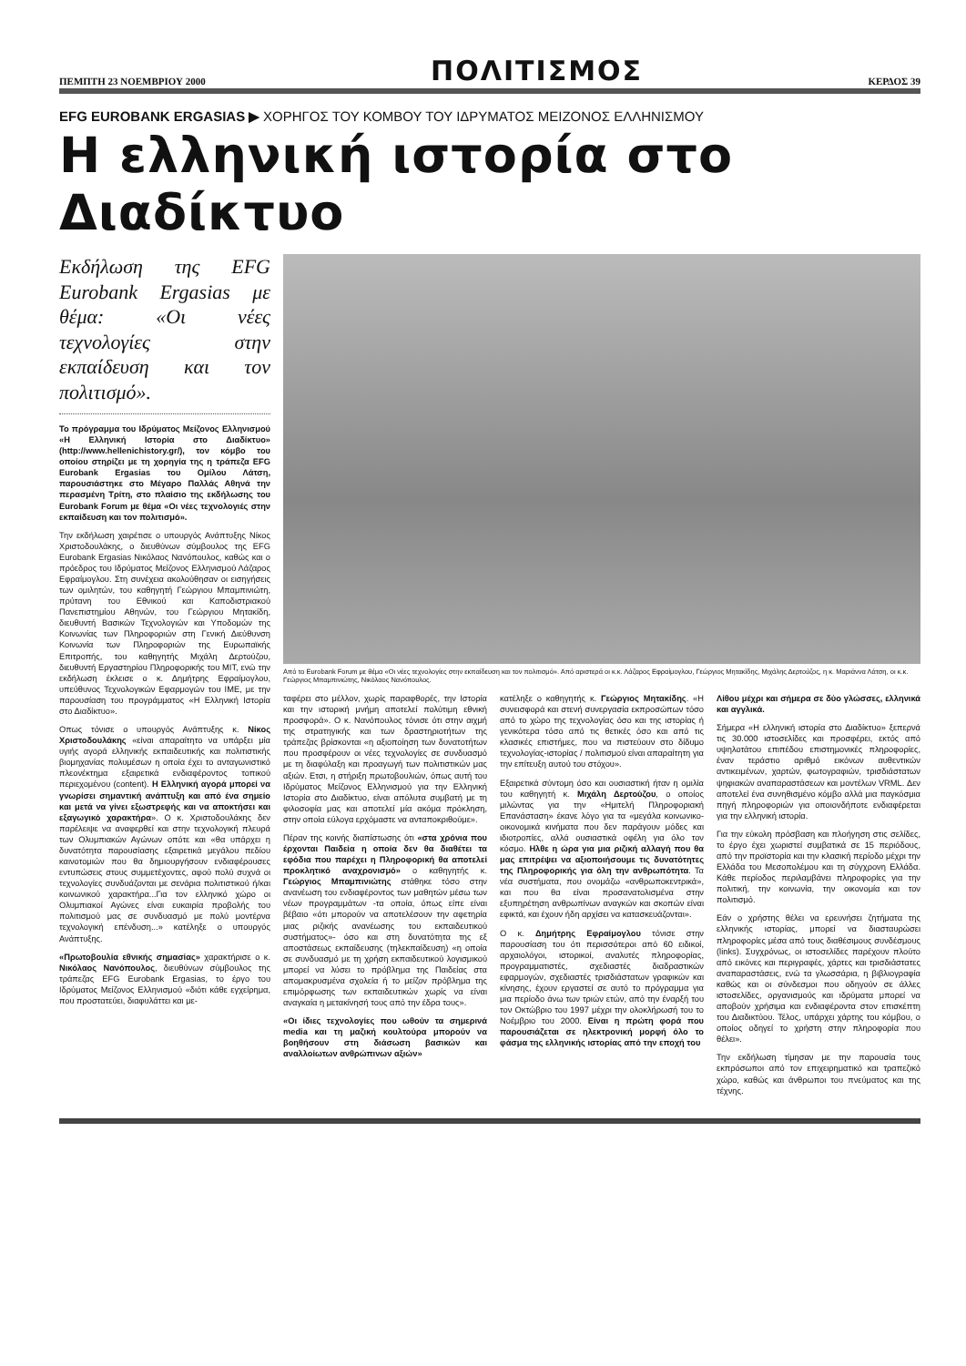ΠΕΜΠΤΗ 23 ΝΟΕΜΒΡΙΟΥ 2000 ΠΟΛΙΤΙΣΜΟΣ ΚΕΡΔΟΣ 39
EFG EUROBANK ERGASIAS ▶ ΧΟΡΗΓΟΣ ΤΟΥ ΚΟΜΒΟΥ ΤΟΥ ΙΔΡΥΜΑΤΟΣ ΜΕΙΖΟΝΟΣ ΕΛΛΗΝΙΣΜΟΥ
Η ελληνική ιστορία στο Διαδίκτυο
Εκδήλωση της EFG Eurobank Ergasias με θέμα: «Οι νέες τεχνολογίες στην εκπαίδευση και τον πολιτισμό».
Το πρόγραμμα του Ιδρύματος Μείζονος Ελληνισμού «Η Ελληνική Ιστορία στο Διαδίκτυο» (http://www.hellenichistory.gr/), τον κόμβο του οποίου στηρίζει με τη χορηγία της η τράπεζα EFG Eurobank Ergasias του Ομίλου Λάτση, παρουσιάστηκε στο Μέγαρο Παλλάς Αθηνά την περασμένη Τρίτη, στο πλαίσιο της εκδήλωσης του Eurobank Forum με θέμα «Οι νέες τεχνολογιές στην εκπαίδευση και τον πολιτισμό».
Την εκδήλωση χαιρέτισε ο υπουργός Ανάπτυξης Νίκος Χριστοδουλάκης, ο διευθύνων σύμβουλος της EFG Eurobank Ergasias Νικόλαος Νανόπουλος, καθώς και ο πρόεδρος του Ιδρύματος Μείζονος Ελληνισμού Λάζαρος Εφραίμογλου. Στη συνέχεια ακολούθησαν οι εισηγήσεις των ομιλητών, του καθηγητή Γεώργιου Μπαμπινιώτη, πρύτανη του Εθνικού και Καποδιστριακού Πανεπιστημίου Αθηνών, του Γεώργιου Μητακίδη, διευθυντή Βασικών Τεχνολογιών και Υποδομών της Κοινωνίας των Πληροφοριών στη Γενική Διεύθυνση Κοινωνία των Πληροφοριών της Ευρωπαϊκής Επιτροπής, του καθηγητής Μιχάλη Δερτούζου, διευθυντή Εργαστηρίου Πληροφορικής του MIT, ενώ την εκδήλωση έκλεισε ο κ. Δημήτρης Εφραίμογλου, υπεύθυνος Τεχνολογικών Εφαρμογών του ΙΜΕ, με την παρουσίαση του προγράμματος «Η Ελληνική Ιστορία στο Διαδίκτυο».
Οπως τόνισε ο υπουργός Ανάπτυξης κ. Νίκος Χριστοδουλάκης «είναι απαραίτητο να υπάρξει μία υγιής αγορά ελληνικής εκπαιδευτικής και πολιτιστικής βιομηχανίας πολυμέσων η οποία έχει το ανταγωνιστικό πλεονέκτημα εξαιρετικά ενδιαφέροντος τοπικού περιεχομένου (content). Η Ελληνική αγορά μπορεί να γνωρίσει σημαντική ανάπτυξη και από ένα σημείο και μετά να γίνει εξωστρεφής και να αποκτήσει και εξαγωγικό χαρακτήρα». Ο κ. Χριστοδουλάκης δεν παρέλειψε να αναφερθεί και στην τεχνολογική πλευρά των Ολυμπιακών Αγώνων οπότε και «θα υπάρχει η δυνατότητα παρουσίασης εξαιρετικά μεγάλου πεδίου καινοτομιών που θα δημιουργήσουν ενδιαφέρουσες εντυπώσεις στους συμμετέχοντες, αφού πολύ συχνά οι τεχνολογίες συνδυάζονται με σενάρια πολιτιστικού ή/και κοινωνικού χαρακτήρα...Για τον ελληνικό χώρο οι Ολυμπιακοί Αγώνες είναι ευκαιρία προβολής του πολιτισμού μας σε συνδυασμό με πολύ μοντέρνα τεχνολογική επένδυση...» κατέληξε ο υπουργός Ανάπτυξης.
«Πρωτοβουλία εθνικής σημασίας» χαρακτήρισε ο κ. Νικόλαος Νανόπουλος, διευθύνων σύμβουλος της τράπεζας EFG Eurobank Ergasias, το έργο του Ιδρύματος Μείζονος Ελληνισμού «διότι κάθε εγχείρημα, που προστατεύει, διαφυλάττει και με-
Από το Eurobank Forum με θέμα «Οι νέες τεχνολογίες στην εκπαίδευση και τον πολιτισμό». Από αριστερά οι κ.κ. Λάζαρος Εφραίμογλου, Γεώργιος Μητακίδης, Μιχάλης Δερτούζος, η κ. Μαριάννα Λάτση, οι κ.κ. Γεώργιος Μπαμπινιώτης, Νικόλαος Νανόπουλος.
ταφέρει στο μέλλον, χωρίς παραφθορές, την Ιστορία και την ιστορική μνήμη αποτελεί πολύτιμη εθνική προσφορά». Ο κ. Νανόπουλος τόνισε ότι στην αιχμή της στρατηγικής και των δραστηριοτήτων της τράπεζας βρίσκονται «η αξιοποίηση των δυνατοτήτων που προσφέρουν οι νέες τεχνολογίες σε συνδυασμό με τη διαφύλαξη και προαγωγή των πολιτιστικών μας αξιών. Ετσι, η στήριξη πρωτοβουλιών, όπως αυτή του Ιδρύματος Μείζονος Ελληνισμού για την Ελληνική Ιστορία στο Διαδίκτυο, είναι απόλυτα συμβατή με τη φιλοσοφία μας και αποτελεί μία ακόμα πρόκληση, στην οποία εύλογα ερχόμαστε να ανταποκριθούμε».
Πέραν της κοινής διαπίστωσης ότι «στα χρόνια που έρχονται Παιδεία η οποία δεν θα διαθέτει τα εφόδια που παρέχει η Πληροφορική θα αποτελεί προκλητικό αναχρονισμό» ο καθηγητής κ. Γεώργιος Μπαμπινιώτης στάθηκε τόσο στην ανανέωση του ενδιαφέροντος των μαθητών μέσω των νέων προγραμμάτων -τα οποία, όπως είπε είναι βέβαιο «ότι μπορούν να αποτελέσουν την αφετηρία μιας ριζικής ανανέωσης του εκπαιδευτικού συστήματος»- όσο και στη δυνατότητα της εξ αποστάσεως εκπαίδευσης (τηλεκπαίδευση) «η οποία σε συνδυασμό με τη χρήση εκπαιδευτικού λογισμικού μπορεί να λύσει το πρόβλημα της Παιδείας στα απομακρυσμένα σχολεία ή το μείζον πρόβλημα της επιμόρφωσης των εκπαιδευτικών χωρίς να είναι αναγκαία η μετακίνησή τους από την έδρα τους».
«Οι ίδιες τεχνολογίες που ωθούν τα σημερινά media και τη μαζική κουλτούρα μπορούν να βοηθήσουν στη διάσωση βασικών και αναλλοίωτων ανθρώπινων αξιών»
κατέληξε ο καθηγητής κ. Γεώργιος Μητακίδης. «Η συνεισφορά και στενή συνεργασία εκπροσώπων τόσο από το χώρο της τεχνολογίας όσο και της ιστορίας ή γενικότερα τόσο από τις θετικές όσο και από τις κλασικές επιστήμες, που να πιστεύουν στο δίδυμο τεχνολογίας-ιστορίας / πολιτισμού είναι απαραίτητη για την επίτευξη αυτού του στόχου».
Εξαιρετικά σύντομη όσο και ουσιαστική ήταν η ομιλία του καθηγητή κ. Μιχάλη Δερτούζου, ο οποίος μιλώντας για την «Ημιτελή Πληροφοριακή Επανάσταση» έκανε λόγο για τα «μεγάλα κοινωνικο-οικονομικά κινήματα που δεν παράγουν μόδες και ιδιοτροπίες, αλλά ουσιαστικά οφέλη για όλο τον κόσμο. Ηλθε η ώρα για μια ριζική αλλαγή που θα μας επιτρέψει να αξιοποιήσουμε τις δυνατότητες της Πληροφορικής για όλη την ανθρωπότητα. Τα νέα συστήματα, που ονομάζω «ανθρωποκεντρικά», και που θα είναι προσανατολισμένα στην εξυπηρέτηση ανθρωπίνων αναγκών και σκοπών είναι εφικτά, και έχουν ήδη αρχίσει να κατασκευάζονται».
Ο κ. Δημήτρης Εφραίμογλου τόνισε στην παρουσίαση του ότι περισσότεροι από 60 ειδικοί, αρχαιολόγοι, ιστορικοί, αναλυτές πληροφορίας, προγραμματιστές, σχεδιαστές διαδραστικών εφαρμογών, σχεδιαστές τρισδιάστατων γραφικών και κίνησης, έχουν εργαστεί σε αυτό το πρόγραμμα για μια περίοδο άνω των τριών ετών, από την έναρξή του τον Οκτώβριο του 1997 μέχρι την ολοκλήρωσή του το Νοέμβριο του 2000. Είναι η πρώτη φορά που παρουσιάζεται σε ηλεκτρονική μορφή όλο το φάσμα της ελληνικής ιστορίας από την εποχή του
Λίθου μέχρι και σήμερα σε δύο γλώσσες, ελληνικά και αγγλικά.
Σήμερα «Η ελληνική ιστορία στο Διαδίκτυο» ξεπερνά τις 30.000 ιστοσελίδες και προσφέρει, εκτός από υψηλοτάτου επιπέδου επιστημονικές πληροφορίες, έναν τεράστιο αριθμό εικόνων αυθεντικών αντικειμένων, χαρτών, φωτογραφιών, τρισδιάστατων ψηφιακών αναπαραστάσεων και μοντέλων VRML. Δεν αποτελεί ένα συνηθισμένο κόμβο αλλά μια παγκόσμια πηγή πληροφοριών για οποιονδήποτε ενδιαφέρεται για την ελληνική ιστορία.
Για την εύκολη πρόσβαση και πλοήγηση στις σελίδες, το έργο έχει χωριστεί συμβατικά σε 15 περιόδους, από την προϊστορία και την κλασική περίοδο μέχρι την Ελλάδα του Μεσοπολέμου και τη σύγχρονη Ελλάδα. Κάθε περίοδος περιλαμβάνει πληροφορίες για την πολιτική, την κοινωνία, την οικονομία και τον πολιτισμό.
Εάν ο χρήστης θέλει να ερευνήσει ζητήματα της ελληνικής ιστορίας, μπορεί να διασταυρώσει πληροφορίες μέσα από τους διαθέσιμους συνδέσμους (links). Συγχρόνως, οι ιστοσελίδες παρέχουν πλούτο από εικόνες και περιγραφές, χάρτες και τρισδιάστατες αναπαραστάσεις, ενώ τα γλωσσάρια, η βιβλιογραφία καθώς και οι σύνδεσμοι που οδηγούν σε άλλες ιστοσελίδες, οργανισμούς και ιδρύματα μπορεί να αποβούν χρήσιμα και ενδιαφέροντα στον επισκέπτη του Διαδικτύου. Τέλος, υπάρχει χάρτης του κόμβου, ο οποίος οδηγεί το χρήστη στην πληροφορία που θέλει».
Την εκδήλωση τίμησαν με την παρουσία τους εκπρόσωποι από τον επιχειρηματικό και τραπεζικό χώρο, καθώς και άνθρωποι του πνεύματος και της τέχνης.